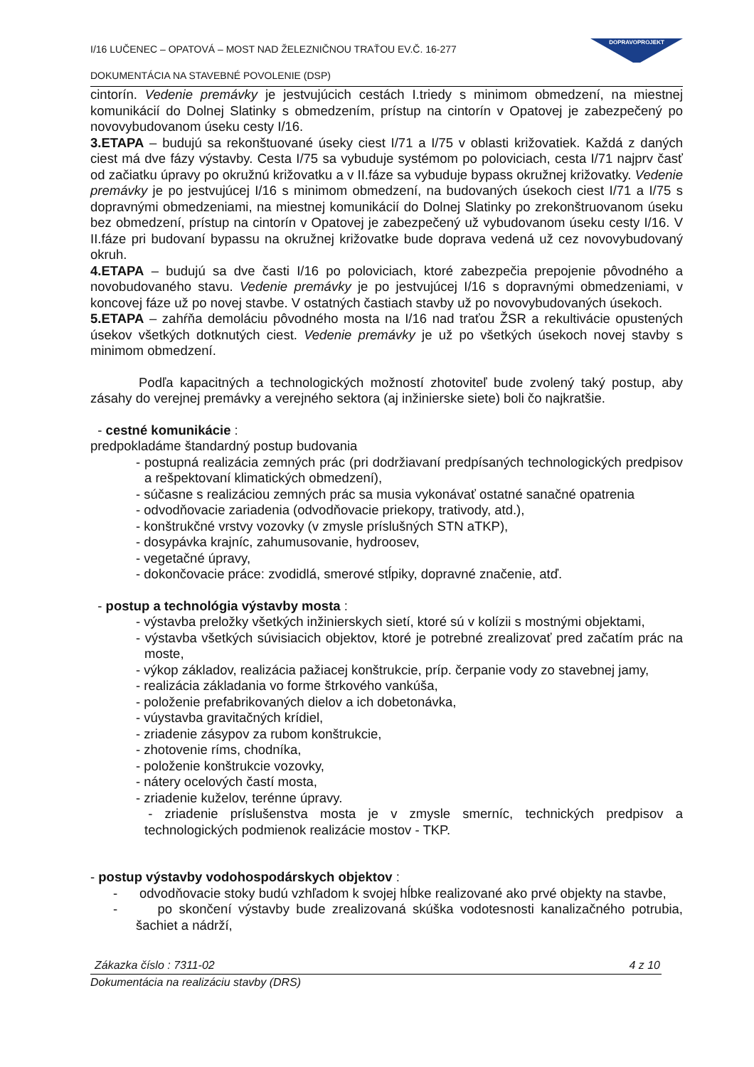I/16 LUČENEC – OPATOVÁ – MOST NAD ŽELEZNIČNOU TRAŤOU EV.Č. 16-277
DOKUMENTÁCIA NA STAVEBNÉ POVOLENIE (DSP)
DOPRAVOPROJEKT
cintorín. Vedenie premávky je jestvujúcich cestách I.triedy s minimom obmedzení, na miestnej komunikácií do Dolnej Slatinky s obmedzením, prístup na cintorín v Opatovej je zabezpečený po novovybudovanom úseku cesty I/16.
3.ETAPA – budujú sa rekonštuované úseky ciest I/71 a I/75 v oblasti križovatiek. Každá z daných ciest má dve fázy výstavby. Cesta I/75 sa vybuduje systémom po poloviciach, cesta I/71 najprv časť od začiatku úpravy po okružnú križovatku a v II.fáze sa vybuduje bypass okružnej križovatky. Vedenie premávky je po jestvujúcej I/16 s minimom obmedzení, na budovaných úsekoch ciest I/71 a I/75 s dopravnými obmedzeniami, na miestnej komunikácií do Dolnej Slatinky po zrekonštruovanom úseku bez obmedzení, prístup na cintorín v Opatovej je zabezpečený už vybudovanom úseku cesty I/16. V II.fáze pri budovaní bypassu na okružnej križovatke bude doprava vedená už cez novovybudovaný okruh.
4.ETAPA – budujú sa dve časti I/16 po poloviciach, ktoré zabezpečia prepojenie pôvodného a novobudovaného stavu. Vedenie premávky je po jestvujúcej I/16 s dopravnými obmedzeniami, v koncovej fáze už po novej stavbe. V ostatných častiach stavby už po novovybudovaných úsekoch.
5.ETAPA – zahŕňa demoláciu pôvodného mosta na I/16 nad traťou ŽSR a rekultivácie opustených úsekov všetkých dotknutých ciest. Vedenie premávky je už po všetkých úsekoch novej stavby s minimom obmedzení.
Podľa kapacitných a technologických možností zhotoviteľ bude zvolený taký postup, aby zásahy do verejnej premávky a verejného sektora (aj inžinierske siete) boli čo najkratšie.
- cestné komunikácie :
predpokladáme štandardný postup budovania
- postupná realizácia zemných prác (pri dodržiavaní predpísaných technologických predpisov a rešpektovaní klimatických obmedzení),
- súčasne s realizáciou zemných prác sa musia vykonávať ostatné sanačné opatrenia
- odvodňovacie zariadenia (odvodňovacie priekopy, trativody, atd.),
- konštrukčné vrstvy vozovky (v zmysle príslušných STN aTKP),
- dosypávka krajníc, zahumusovanie, hydroosev,
- vegetačné úpravy,
- dokončovacie práce: zvodidlá, smerové stĺpiky, dopravné značenie, atď.
- postup a technológia výstavby mosta :
- výstavba preložky všetkých inžinierskych sietí, ktoré sú v kolízii s mostnými objektami,
- výstavba všetkých súvisiacich objektov, ktoré je potrebné zrealizovať pred začatím prác na moste,
- výkop základov, realizácia pažiacej konštrukcie, príp. čerpanie vody zo stavebnej jamy,
- realizácia základania vo forme štrkového vankúša,
- položenie prefabrikovaných dielov a ich dobetonávka,
- vúystavba gravitačných krídiel,
- zriadenie zásypov za rubom konštrukcie,
- zhotovenie ríms, chodníka,
- položenie konštrukcie vozovky,
- nátery ocelových častí mosta,
- zriadenie kuželov, terénne úpravy.
- zriadenie príslušenstva mosta je v zmysle smerníc, technických predpisov a technologických podmienok realizácie mostov - TKP.
- postup výstavby vodohospodárskych objektov :
- odvodňovacie stoky budú vzhľadom k svojej hĺbke realizované ako prvé objekty na stavbe,
- po skončení výstavby bude zrealizovaná skúška vodotesnosti kanalizačného potrubia, šachiet a nádrží,
Zákazka číslo : 7311-02 4 z 10
Dokumentácia na realizáciu stavby (DRS)